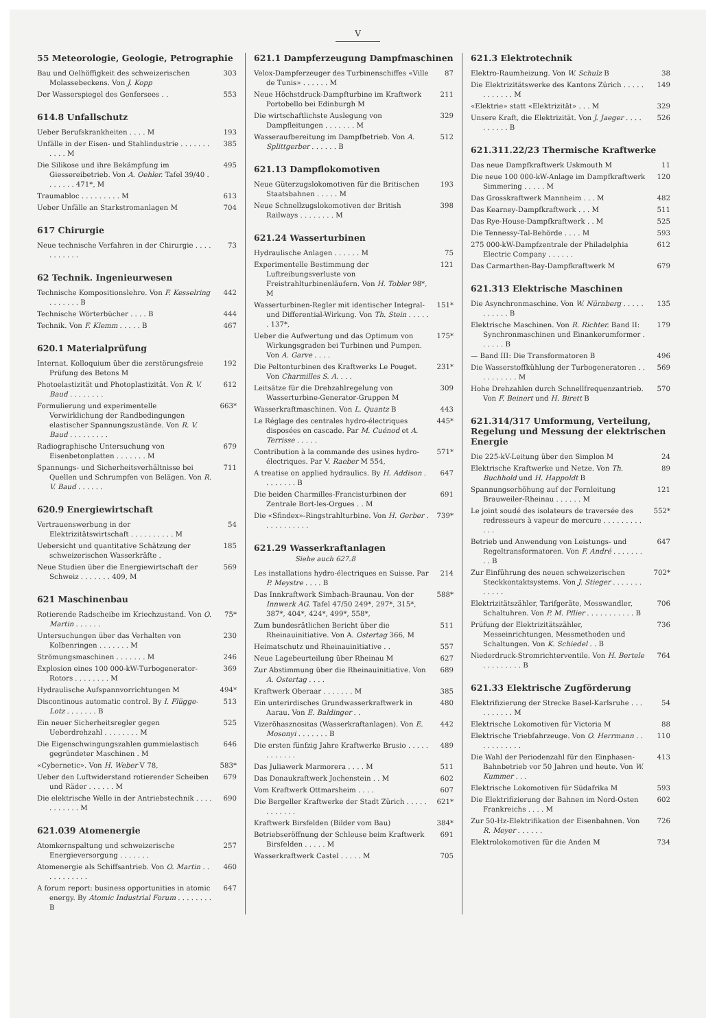V
55 Meteorologie, Geologie, Petrographie
Bau und Oelhöffigkeit des schweizerischen Molassebeckens. Von J. Kopp
303
Der Wasserspiegel des Genfersees . .
553
614.8 Unfallschutz
Ueber Berufskrankheiten . . . . M
193
Unfälle in der Eisen- und Stahlindustrie . . . . . . . . . . . M
385
Die Silikose und ihre Bekämpfung im Giessereibetrieb. Von A. Oehler. Tafel 39/40 . . . . . . . 471*, M
495
Traumabloc . . . . . . . . . M 613
Ueber Unfälle an Starkstromanlagen M
704
617 Chirurgie
Neue technische Verfahren in der Chirurgie . . . . . . . . . . .
73
62 Technik. Ingenieurwesen
Technische Kompositionslehre. Von F. Kesselring . . . . . . . B
442
Technische Wörterbücher . . . . B
444
Technik. Von F. Klemm . . . . . B
467
620.1 Materialprüfung
Internat. Kolloquium über die zerstörungsfreie Prüfung des Betons M
192
Photoelastizität und Photoplastizität. Von R. V. Baud . . . . . . . .
612
Formulierung und experimentelle Verwirklichung der Randbedingungen elastischer Spannungszustände. Von R. V. Baud . . . . . . . . .
663*
Radiographische Untersuchung von Eisenbetonplatten . . . . . . . M
679
Spannungs- und Sicherheitsverhältnisse bei Quellen und Schrumpfen von Belägen. Von R. V. Baud . . . . . .
711
620.9 Energiewirtschaft
Vertrauenswerbung in der Elektrizitätswirtschaft . . . . . . . . . . M
54
Uebersicht und quantitative Schätzung der schweizerischen Wasserkräfte .
185
Neue Studien über die Energiewirtschaft der Schweiz . . . . . . . 409, M
569
621 Maschinenbau
Rotierende Radscheibe im Kriechzustand. Von O. Martin . . . . . .
75*
Untersuchungen über das Verhalten von Kolbenringen . . . . . . . M
230
Strömungsmaschinen . . . . . . . M
246
Explosion eines 100 000-kW-Turbogenerator-Rotors . . . . . . . . M
369
Hydraulische Aufspannvorrichtungen M
494*
Discontinous automatic control. By I. Flügge-Lotz . . . . . . . B
513
Ein neuer Sicherheitsregler gegen Ueberdrehzahl . . . . . . . . M
525
Die Eigenschwingungszahlen gummielastisch gegründeter Maschinen . M
646
«Cybernetic». Von H. Weber V 78,
583*
Ueber den Luftwiderstand rotierender Scheiben und Räder . . . . . . M
679
Die elektrische Welle in der Antriebstechnik . . . . . . . . . . . M
690
621.039 Atomenergie
Atomkernspaltung und schweizerische Energieversorgung . . . . . . .
257
Atomenergie als Schiffsantrieb. Von O. Martin . . . . . . . . . . .
460
A forum report: business opportunities in atomic energy. By Atomic Industrial Forum . . . . . . . . B
647
621.1 Dampferzeugung Dampfmaschinen
Velox-Dampferzeuger des Turbinenschiffes «Ville de Tunis» . . . . . . M
87
Neue Höchstdruck-Dampfturbine im Kraftwerk Portobello bei Edinburgh M
211
Die wirtschaftlichste Auslegung von Dampfleitungen . . . . . . . M
329
Wasseraufbereitung im Dampfbetrieb. Von A. Splittgerber . . . . . . B
512
621.13 Dampflokomotiven
Neue Güterzugslokomotiven für die Britischen Staatsbahnen . . . . . M
193
Neue Schnellzugslokomotiven der British Railways . . . . . . . . M
398
621.24 Wasserturbinen
Hydraulische Anlagen . . . . . . M
75
Experimentelle Bestimmung der Luftreibungsverluste von Freistrahlturbinenläufern. Von H. Tobler 98*, M
121
Wasserturbinen-Regler mit identischer Integral- und Differential-Wirkung. Von Th. Stein . . . . . . 137*,
151*
Ueber die Aufwertung und das Optimum von Wirkungsgraden bei Turbinen und Pumpen. Von A. Garve . . . .
175*
Die Peltonturbinen des Kraftwerks Le Pouget. Von Charmilles S. A. . . .
231*
Leitsätze für die Drehzahlregelung von Wasserturbine-Generator-Gruppen M
309
Wasserkraftmaschinen. Von L. Quantz B
443
Le Réglage des centrales hydro-électriques disposées en cascade. Par M. Cuénod et A. Terrisse . . . . .
445*
Contribution à la commande des usines hydro-électriques. Par V. Raeber M 554,
571*
A treatise on applied hydraulics. By H. Addison . . . . . . . . B
647
Die beiden Charmilles-Francisturbinen der Zentrale Bort-les-Orgues . . M
691
Die «Sfindex»-Ringstrahlturbine. Von H. Gerber . . . . . . . . . . .
739*
621.29 Wasserkraftanlagen
Siehe auch 627.8
Les installations hydro-électriques en Suisse. Par P. Meystre . . . . B
214
Das Innkraftwerk Simbach-Braunau. Von der Innwerk AG. Tafel 47/50 249*, 297*, 315*, 387*, 404*, 424*, 499*, 558*,
588*
Zum bundesrätlichen Bericht über die Rheinauinitiative. Von A. Ostertag 366, M
511
Heimatschutz und Rheinauinitiative . .
557
Neue Lagebeurteilung über Rheinau M
627
Zur Abstimmung über die Rheinauinitiative. Von A. Ostertag . . . .
689
Kraftwerk Oberaar . . . . . . . M
385
Ein unterirdisches Grundwasserkraftwerk in Aarau. Von E. Baldinger . .
480
Vizeröhasznositas (Wasserkraftanlagen). Von E. Mosonyi . . . . . . . B
442
Die ersten fünfzig Jahre Kraftwerke Brusio . . . . . . . . . . . .
489
Das Juliawerk Marmorera . . . . M
511
Das Donaukraftwerk Jochenstein . . M
602
Vom Kraftwerk Ottmarsheim . . . .
607
Die Bergeller Kraftwerke der Stadt Zürich . . . . . . . . . . . .
621*
Kraftwerk Birsfelden (Bilder vom Bau)
384*
Betriebseröffnung der Schleuse beim Kraftwerk Birsfelden . . . . . M
691
Wasserkraftwerk Castel . . . . . M
705
621.3 Elektrotechnik
Elektro-Raumheizung. Von W. Schulz B
38
Die Elektrizitätswerke des Kantons Zürich . . . . . . . . . . . . M
149
«Elektrie» statt «Elektrizität» . . . M
329
Unsere Kraft, die Elektrizität. Von J. Jaeger . . . . . . . . . . B
526
621.311.22/23 Thermische Kraftwerke
Das neue Dampfkraftwerk Uskmouth M
11
Die neue 100 000-kW-Anlage im Dampfkraftwerk Simmering . . . . . M
120
Das Grosskraftwerk Mannheim . . . M
482
Das Kearney-Dampfkraftwerk . . . M
511
Das Rye-House-Dampfkraftwerk . . M
525
Die Tennessy-Tal-Behörde . . . . M
593
275 000-kW-Dampfzentrale der Philadelphia Electric Company . . . . . .
612
Das Carmarthen-Bay-Dampfkraftwerk M
679
621.313 Elektrische Maschinen
Die Asynchronmaschine. Von W. Nürnberg . . . . . . . . . . . B
135
Elektrische Maschinen. Von R. Richter. Band II: Synchronmaschinen und Einankerumformer . . . . . . B
179
— Band III: Die Transformatoren B
496
Die Wasserstoffkühlung der Turbogeneratoren . . . . . . . . . . M
569
Hohe Drehzahlen durch Schnellfrequenzantrieb. Von F. Beinert und H. Birett B
570
621.314/317 Umformung, Verteilung, Regelung und Messung der elektrischen Energie
Die 225-kV-Leitung über den Simplon M
24
Elektrische Kraftwerke und Netze. Von Th. Buchhold und H. Happoldt B
89
Spannungserhöhung auf der Fernleitung Brauweiler-Rheinau . . . . . . M
121
Le joint soudé des isolateurs de traversée des redresseurs à vapeur de mercure . . . . . . . . . . . .
552*
Betrieb und Anwendung von Leistungs- und Regeltransformatoren. Von F. André . . . . . . . . . B
647
Zur Einführung des neuen schweizerischen Steckkontaktsystems. Von J. Stieger . . . . . . . . . . . .
702*
Elektrizitätszähler, Tarifgeräte, Messwandler, Schaltuhren. Von P. M. Pflier . . . . . . . . . . . B
706
Prüfung der Elektrizitätszähler, Messeinrichtungen, Messmethoden und Schaltungen. Von K. Schiedel . . B
736
Niederdruck-Stromrichterventile. Von H. Bertele . . . . . . . . . B
764
621.33 Elektrische Zugförderung
Elektrifizierung der Strecke Basel-Karlsruhe . . . . . . . . . . M
54
Elektrische Lokomotiven für Victoria M
88
Elektrische Triebfahrzeuge. Von O. Herrmann . . . . . . . . . . .
110
Die Wahl der Periodenzahl für den Einphasen-Bahnbetrieb vor 50 Jahren und heute. Von W. Kummer . . .
413
Elektrische Lokomotiven für Südafrika M
593
Die Elektrifizierung der Bahnen im Nord-Osten Frankreichs . . . . M
602
Zur 50-Hz-Elektrifikation der Eisenbahnen. Von R. Meyer . . . . . .
726
Elektrolokomotiven für die Anden M
734